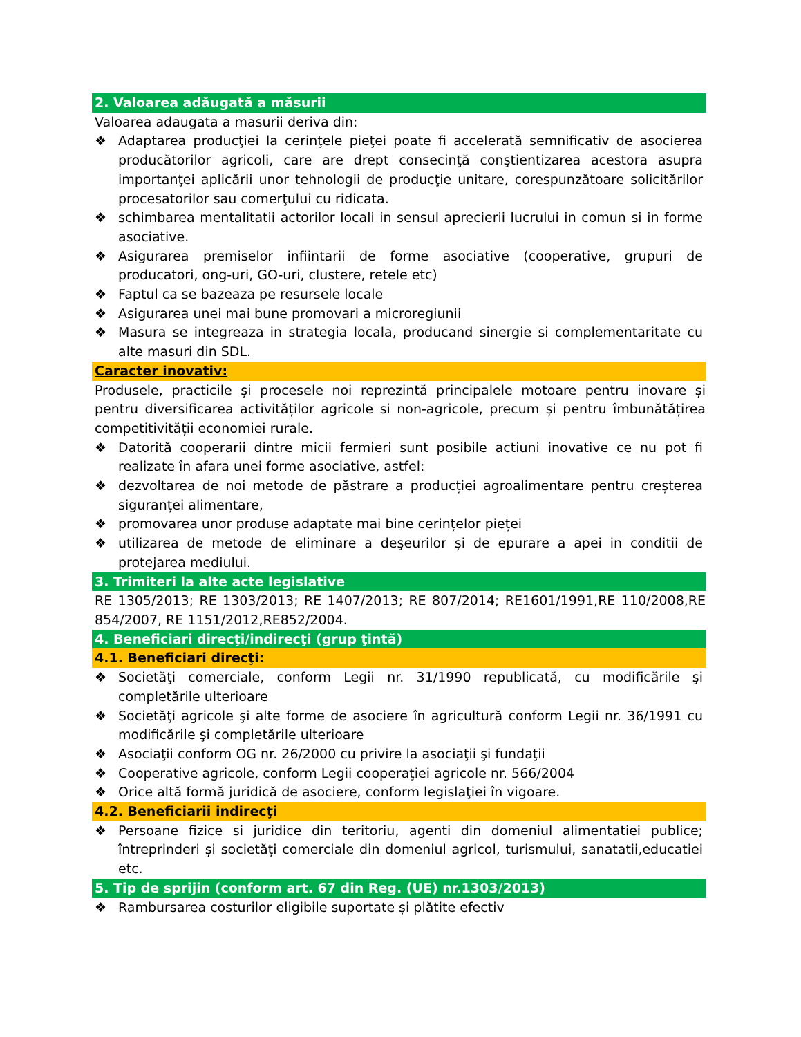2. Valoarea adăugată a măsurii
Valoarea adaugata a masurii deriva din:
❖ Adaptarea producţiei la cerinţele pieţei poate fi accelerată semnificativ de asocierea producătorilor agricoli, care are drept consecinţă conştientizarea acestora asupra importanţei aplicării unor tehnologii de producţie unitare, corespunzătoare solicitărilor procesatorilor sau comerţului cu ridicata.
❖ schimbarea mentalitatii actorilor locali in sensul aprecierii lucrului in comun si in forme asociative.
❖ Asigurarea premiselor infiintarii de forme asociative (cooperative, grupuri de producatori, ong-uri, GO-uri, clustere, retele etc)
❖ Faptul ca se bazeaza pe resursele locale
❖ Asigurarea unei mai bune promovari a microregiunii
❖ Masura se integreaza in strategia locala, producand sinergie si complementaritate cu alte masuri din SDL.
Caracter inovativ:
Produsele, practicile și procesele noi reprezintă principalele motoare pentru inovare și pentru diversificarea activităților agricole si non-agricole, precum și pentru îmbunătățirea competitivității economiei rurale.
❖ Datorită cooperarii dintre micii fermieri sunt posibile actiuni inovative ce nu pot fi realizate în afara unei forme asociative, astfel:
❖ dezvoltarea de noi metode de păstrare a producției agroalimentare pentru creșterea siguranței alimentare,
❖ promovarea unor produse adaptate mai bine cerințelor pieței
❖ utilizarea de metode de eliminare a deşeurilor și de epurare a apei in conditii de protejarea mediului.
3. Trimiteri la alte acte legislative
RE 1305/2013; RE 1303/2013; RE 1407/2013; RE 807/2014; RE1601/1991,RE 110/2008,RE 854/2007, RE 1151/2012,RE852/2004.
4. Beneficiari direcţi/indirecţi (grup ţintă)
4.1. Beneficiari direcţi:
❖ Societăţi comerciale, conform Legii nr. 31/1990 republicată, cu modificările şi completările ulterioare
❖ Societăţi agricole şi alte forme de asociere în agricultură conform Legii nr. 36/1991 cu modificările şi completările ulterioare
❖ Asociaţii conform OG nr. 26/2000 cu privire la asociaţii şi fundaţii
❖ Cooperative agricole, conform Legii cooperaţiei agricole nr. 566/2004
❖ Orice altă formă juridică de asociere, conform legislaţiei în vigoare.
4.2. Beneficiarii indirecţi
❖ Persoane fizice si juridice din teritoriu, agenti din domeniul alimentatiei publice; întreprinderi și societăți comerciale din domeniul agricol, turismului, sanatatii,educatiei etc.
5. Tip de sprijin (conform art. 67 din Reg. (UE) nr.1303/2013)
❖ Rambursarea costurilor eligibile suportate și plătite efectiv